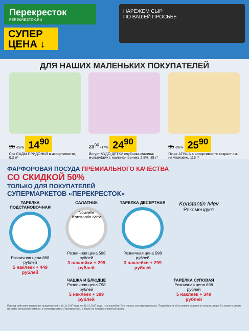Перекресток
PEREKRESTOK.RU
СУПЕР ЦЕНА ↓
НАРЕЖЕМ СЫР
ПО ВАШЕЙ ПРОСЬБЕ
ДЛЯ НАШИХ МАЛЕНЬКИХ ПОКУПАТЕЛЕЙ
20 -26% 14<sup>90</sup>
Сок САДЫ ПРИДОНЬЯ в ассортименте, 0,2 л*
29<sup>90</sup> -17% 24<sup>90</sup>
Йогурт ЧУДО ДЕТКИ клубника-малина; мультифрукт; малина-черника 2,5%, 85 г*
35 -26% 25<sup>90</sup>
Пюре АГУША в ассортименте возраст см. на упаковке, 115 г*
ФАРФОРОВАЯ ПОСУДА ПРЕМИАЛЬНОГО КАЧЕСТВА
СО СКИДКОЙ 50%
ТОЛЬКО ДЛЯ ПОКУПАТЕЛЕЙ
СУПЕРМАРКЕТОВ «ПЕРЕКРЕСТОК»
ТАРЕЛКА ПОДСТАНОВОЧНАЯ
Розничная цена 898 рублей
5 наклеек + 449 рублей
САЛАТНИК
Nouvelle Konstantin Ivlev
Розничная цена 598 рублей
3 наклейки + 299 рублей
ТАРЕЛКА ДЕСЕРТНАЯ
Розничная цена 598 рублей
3 наклейки + 299 рублей
Konstantin Ivlev
Рекомендует
ЧАШКА И БЛЮДЦЕ
Розничная цена 798 рублей
5 наклеек + 399 рублей
ТАРЕЛКА СУПОВАЯ
Розничная цена 698 рублей
5 наклеек + 349 рублей
Период действия акционных предложений с 16.10.2017 года по 31.12.2017 года. * за наклейку. Все товары сертифицированы. Подробности об условиях акции и ее организаторе Вы можете узнать на сайте www.perekrestok.ru, в супермаркетах «Перекресток», а также по телефону горячей линии.